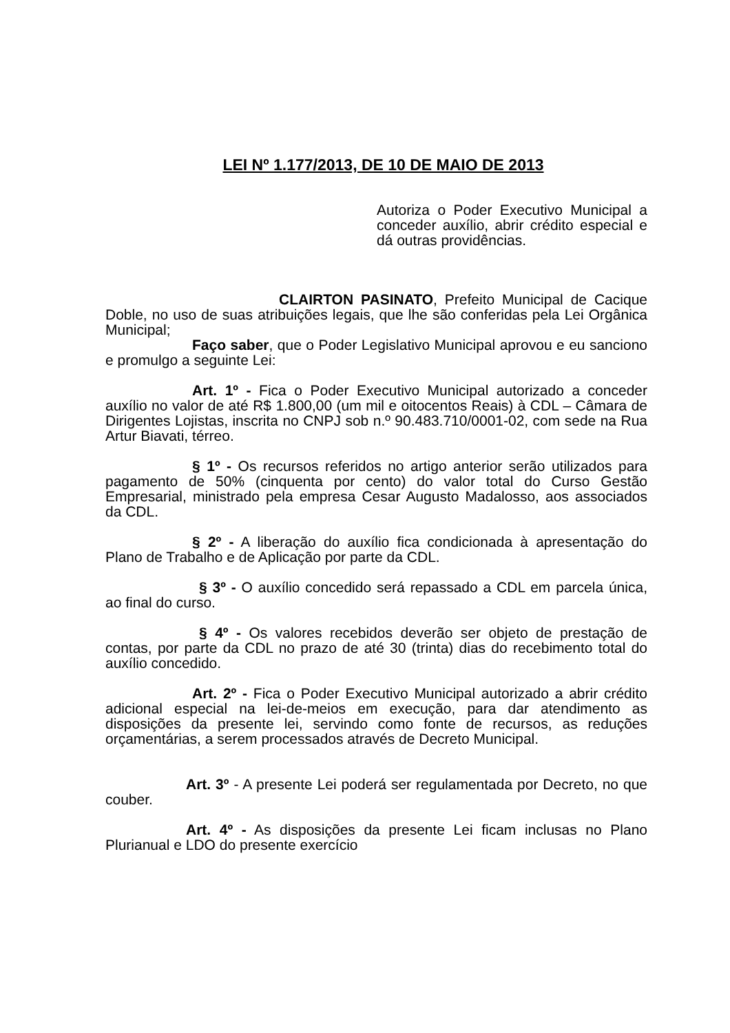LEI Nº 1.177/2013, DE 10 DE MAIO DE 2013
Autoriza o Poder Executivo Municipal a conceder auxílio, abrir crédito especial e dá outras providências.
CLAIRTON PASINATO, Prefeito Municipal de Cacique Doble, no uso de suas atribuições legais, que lhe são conferidas pela Lei Orgânica Municipal;
Faço saber, que o Poder Legislativo Municipal aprovou e eu sanciono e promulgo a seguinte Lei:
Art. 1º - Fica o Poder Executivo Municipal autorizado a conceder auxílio no valor de até R$ 1.800,00 (um mil e oitocentos Reais) à CDL – Câmara de Dirigentes Lojistas, inscrita no CNPJ sob n.º 90.483.710/0001-02, com sede na Rua Artur Biavati, térreo.
§ 1º - Os recursos referidos no artigo anterior serão utilizados para pagamento de 50% (cinquenta por cento) do valor total do Curso Gestão Empresarial, ministrado pela empresa Cesar Augusto Madalosso, aos associados da CDL.
§ 2º - A liberação do auxílio fica condicionada à apresentação do Plano de Trabalho e de Aplicação por parte da CDL.
§ 3º - O auxílio concedido será repassado a CDL em parcela única, ao final do curso.
§ 4º - Os valores recebidos deverão ser objeto de prestação de contas, por parte da CDL no prazo de até 30 (trinta) dias do recebimento total do auxílio concedido.
Art. 2º - Fica o Poder Executivo Municipal autorizado a abrir crédito adicional especial na lei-de-meios em execução, para dar atendimento as disposições da presente lei, servindo como fonte de recursos, as reduções orçamentárias, a serem processados através de Decreto Municipal.
Art. 3º - A presente Lei poderá ser regulamentada por Decreto, no que couber.
Art. 4º - As disposições da presente Lei ficam inclusas no Plano Plurianual e LDO do presente exercício